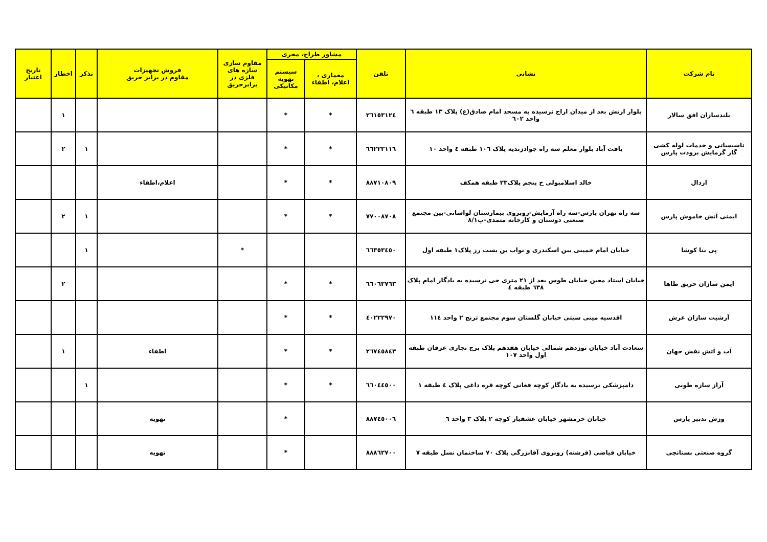| نام شرکت | نشانی | تلفن | مشاور طراح، مجری | | مقاوم سازی سازه های فلزی در برابرحریق | فروش تجهیزات مقاوم در برابر حریق | تذکر | اخطار | تاریخ اعتبار |
| --- | --- | --- | --- | --- | --- | --- | --- | --- | --- |
| | | | معماری ، اعلام، اطفاء | سیستم تهویه مکانیکی | | | | | |
| بلندسازان افق سالار | بلوار ارتش بعد از میدان اراج نرسیده به مسجد امام صادق(ع) پلاک ۱۳ طبقه ٦ واحد ٦۰۲ | ۲٦۱٥۳۱۲٤ | * | * | | | | ۱ | |
| تاسیساتی و خدمات لوله کشی گاز گرمایش برودت پارس | یافت آباد بلوار معلم سه راه جوادزندیه پلاک ۱۰٦ طبقه ٤ واحد ۱۰ | ٦٦۲۲۳۱۱٦ | * | * | | | ۱ | ۲ | |
| اردال | خالد اسلامبولی خ پنجم پلاک۲۳ طبقه همکف | ۸۸۷۱۰۸۰۹ | * | * | | اعلام،اطفاء | | | |
| ایمنی آتش خاموش پارس | سه راه تهران پارس-سه راه آزمایش-روبروی بیمارستان لواسانی-بین مجتمع صنعتی دوستان و کارخانه متمدی-پ۸/۱ | ۷۷۰۰۸۷۰۸ | * | * | | | ۱ | ۲ | |
| پی بنا کوشا | خیابان امام خمینی بین اسکندری و نواب بن بست رز پلاک۱ طبقه اول | ٦٦۳٥۳٤٥۰ | | | * | | ۱ | | |
| ایمن سازان حریق طاها | خیابان استاد معین خیابان طوس بعد از ۲۱ متری جی نرسیده به یادگار امام پلاک ٦۳۸ طبقه ٤ | ٦٦۰٦۳۷٦۳ | * | * | | | | ۲ | |
| آرشیت سازان عرش | اقدسیه مینی سیتی خیابان گلستان سوم مجتمع ترنج ۲ واحد ۱۱٤ | ٤۰۲۲۲۹۷۰ | * | * | | | | | |
| آب و آتش نقش جهان | سعادت آباد خیابان نوزدهم شمالی خیابان هفدهم پلاک برج تجاری عرفان طبقه اول واحد ۱۰۷ | ۲٦۷٤٥۸٤۳ | * | * | | اطفاء | | ۱ | |
| آراز سازه طوبی | دامپزشکی نرسیده به یادگار کوچه فغانی کوچه قره داغی پلاک ٤ طبقه ۱ | ٦٦۰٤٤٥۰۰ | * | * | | | ۱ | | |
| وزش تدبیر پارس | خیابان خرمشهر خیابان عشقیار کوچه ۲ پلاک ۳ واحد ٦ | ۸۸۷٤٥۰۰٦ | | * | | تهویه | | | |
| گروه صنعتی بستانچی | خیابان فیاضی (فرشته) روبروی آقابزرگی پلاک ۷۰ ساختمان نسل طبقه ۷ | ۸۸۸٦۲۷۰۰ | | * | | تهویه | | | |